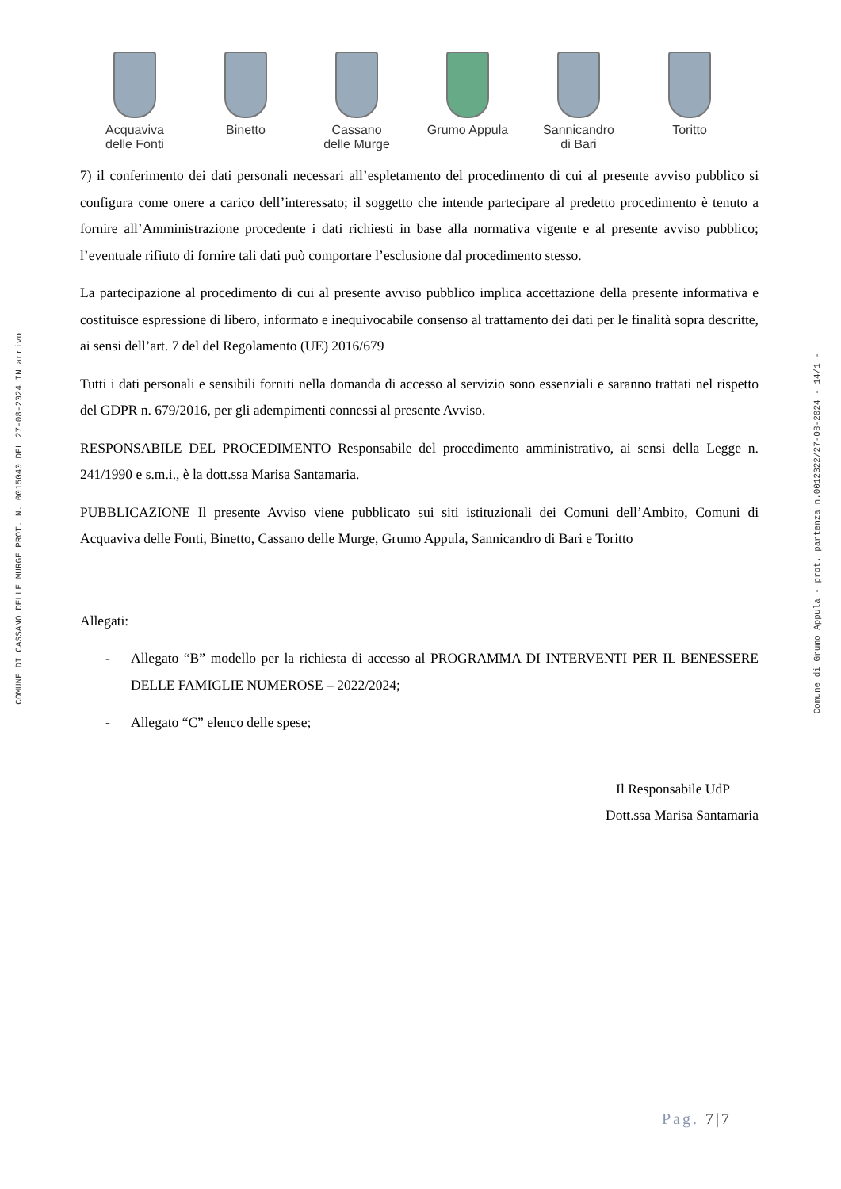COMUNE DI CASSANO DELLE MURGE PROT. N. 0015040 DEL 27-08-2024 IN arrivo
Comune di Grumo Appula - prot. partenza n.0012322/27-08-2024 - 14/1 -
Acquaviva
delle Fonti
Binetto Cassano
delle Murge
Grumo Appula Sannicandro
di Bari
Toritto
7) il conferimento dei dati personali necessari all’espletamento del procedimento di cui al presente avviso pubblico si configura come onere a carico dell’interessato; il soggetto che intende partecipare al predetto procedimento è tenuto a fornire all’Amministrazione procedente i dati richiesti in base alla normativa vigente e al presente avviso pubblico; l’eventuale rifiuto di fornire tali dati può comportare l’esclusione dal procedimento stesso.
La partecipazione al procedimento di cui al presente avviso pubblico implica accettazione della presente informativa e costituisce espressione di libero, informato e inequivocabile consenso al trattamento dei dati per le finalità sopra descritte, ai sensi dell’art. 7 del del Regolamento (UE) 2016/679
Tutti i dati personali e sensibili forniti nella domanda di accesso al servizio sono essenziali e saranno trattati nel rispetto del GDPR n. 679/2016, per gli adempimenti connessi al presente Avviso.
RESPONSABILE DEL PROCEDIMENTO Responsabile del procedimento amministrativo, ai sensi della Legge n. 241/1990 e s.m.i., è la dott.ssa Marisa Santamaria.
PUBBLICAZIONE Il presente Avviso viene pubblicato sui siti istituzionali dei Comuni dell’Ambito, Comuni di Acquaviva delle Fonti, Binetto, Cassano delle Murge, Grumo Appula, Sannicandro di Bari e Toritto
Allegati:
- Allegato “B” modello per la richiesta di accesso al PROGRAMMA DI INTERVENTI PER IL BENESSERE DELLE FAMIGLIE NUMEROSE – 2022/2024;
- Allegato “C” elenco delle spese;
Il Responsabile UdP
Dott.ssa Marisa Santamaria
Pag. 7|7